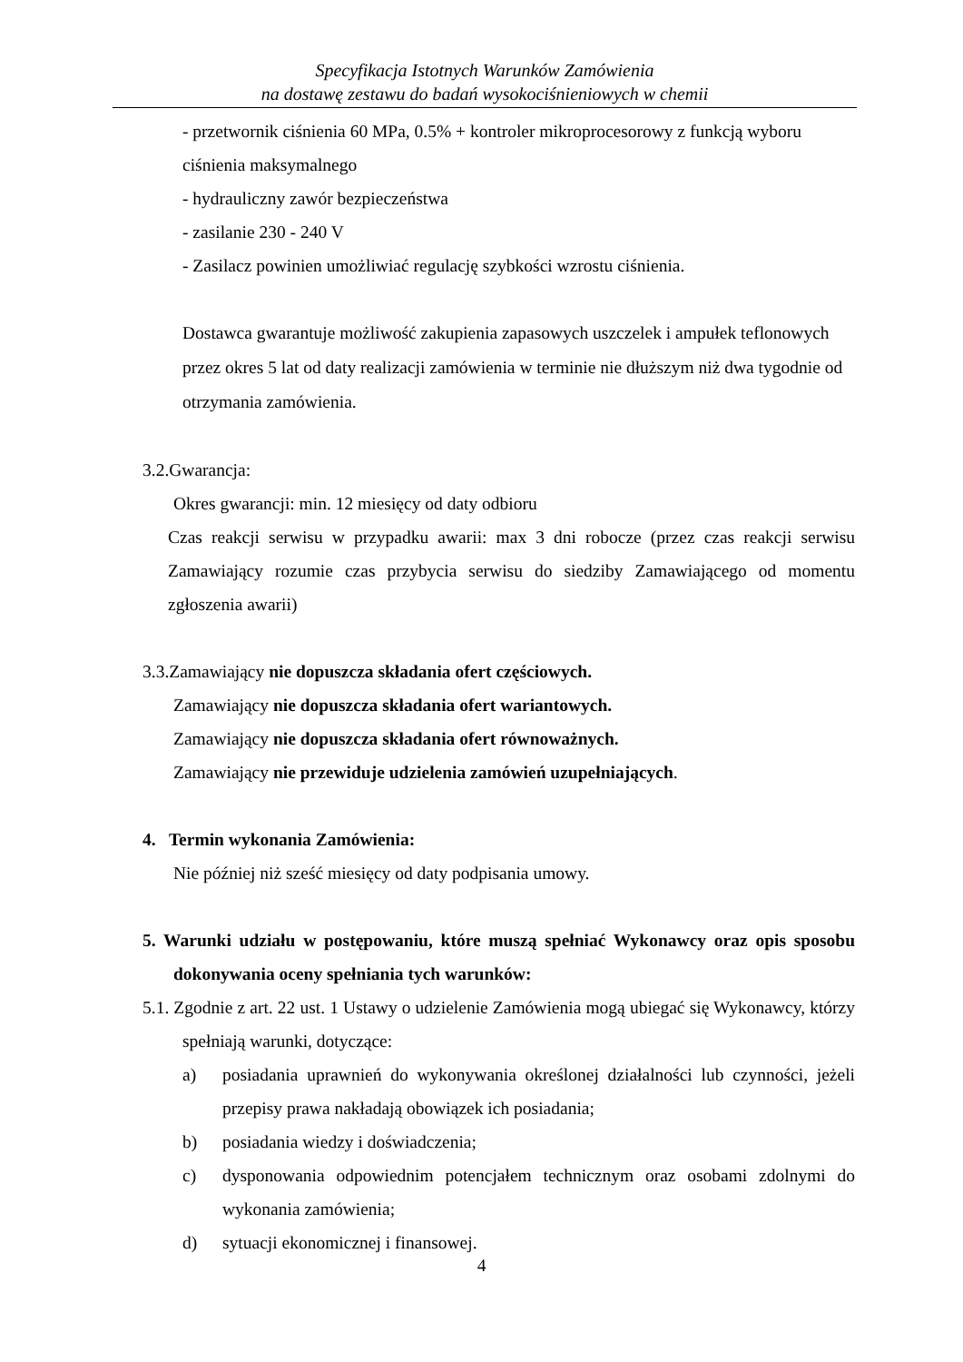Specyfikacja Istotnych Warunków Zamówienia
na dostawę zestawu do badań wysokociśnieniowych w chemii
- przetwornik ciśnienia 60 MPa, 0.5% + kontroler mikroprocesorowy z funkcją wyboru ciśnienia maksymalnego
- hydrauliczny zawór bezpieczeństwa
- zasilanie 230 - 240 V
- Zasilacz powinien umożliwiać regulację szybkości wzrostu ciśnienia.
Dostawca gwarantuje możliwość zakupienia zapasowych uszczelek i ampułek teflonowych przez okres 5 lat od daty realizacji zamówienia w terminie nie dłuższym niż dwa tygodnie od otrzymania zamówienia.
3.2.Gwarancja:
Okres gwarancji: min. 12 miesięcy od daty odbioru
Czas reakcji serwisu w przypadku awarii: max 3 dni robocze (przez czas reakcji serwisu Zamawiający rozumie czas przybycia serwisu do siedziby Zamawiającego od momentu zgłoszenia awarii)
3.3.Zamawiający nie dopuszcza składania ofert częściowych.
Zamawiający nie dopuszcza składania ofert wariantowych.
Zamawiający nie dopuszcza składania ofert równoważnych.
Zamawiający nie przewiduje udzielenia zamówień uzupełniających.
4. Termin wykonania Zamówienia:
Nie później niż sześć miesięcy od daty podpisania umowy.
5. Warunki udziału w postępowaniu, które muszą spełniać Wykonawcy oraz opis sposobu dokonywania oceny spełniania tych warunków:
5.1. Zgodnie z art. 22 ust. 1 Ustawy o udzielenie Zamówienia mogą ubiegać się Wykonawcy, którzy spełniają warunki, dotyczące:
a) posiadania uprawnień do wykonywania określonej działalności lub czynności, jeżeli przepisy prawa nakładają obowiązek ich posiadania;
b) posiadania wiedzy i doświadczenia;
c) dysponowania odpowiednim potencjałem technicznym oraz osobami zdolnymi do wykonania zamówienia;
d) sytuacji ekonomicznej i finansowej.
4